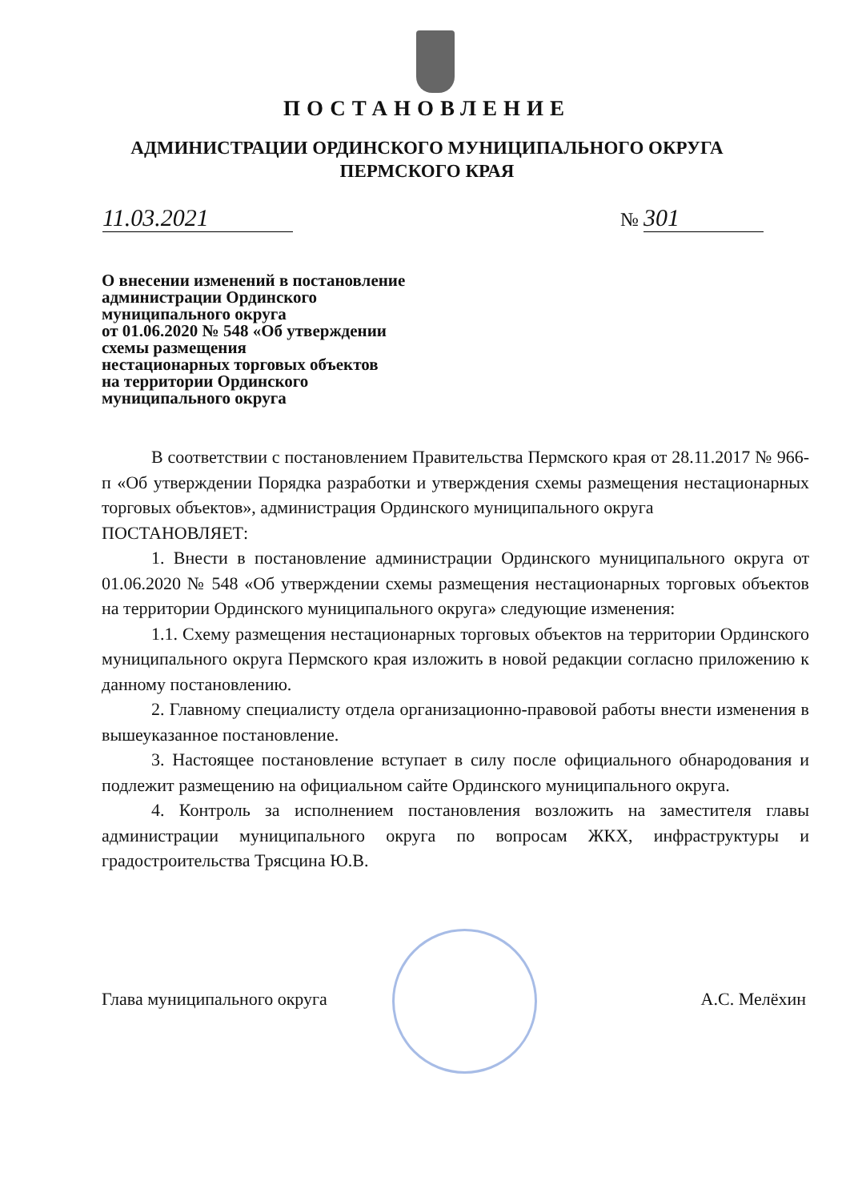ПОСТАНОВЛЕНИЕ
АДМИНИСТРАЦИИ ОРДИНСКОГО МУНИЦИПАЛЬНОГО ОКРУГА
ПЕРМСКОГО КРАЯ
11.03.2021 № 301
О внесении изменений в постановление
администрации Ординского
муниципального округа
от 01.06.2020 № 548 «Об утверждении
схемы размещения
нестационарных торговых объектов
на территории Ординского
муниципального округа
В соответствии с постановлением Правительства Пермского края от 28.11.2017 № 966-п «Об утверждении Порядка разработки и утверждения схемы размещения нестационарных торговых объектов», администрация Ординского муниципального округа
ПОСТАНОВЛЯЕТ:
1. Внести в постановление администрации Ординского муниципального округа от 01.06.2020 № 548 «Об утверждении схемы размещения нестационарных торговых объектов на территории Ординского муниципального округа» следующие изменения:
1.1. Схему размещения нестационарных торговых объектов на территории Ординского муниципального округа Пермского края изложить в новой редакции согласно приложению к данному постановлению.
2. Главному специалисту отдела организационно-правовой работы внести изменения в вышеуказанное постановление.
3. Настоящее постановление вступает в силу после официального обнародования и подлежит размещению на официальном сайте Ординского муниципального округа.
4. Контроль за исполнением постановления возложить на заместителя главы администрации муниципального округа по вопросам ЖКХ, инфраструктуры и градостроительства Трясцина Ю.В.
Глава муниципального округа А.С. Мелёхин